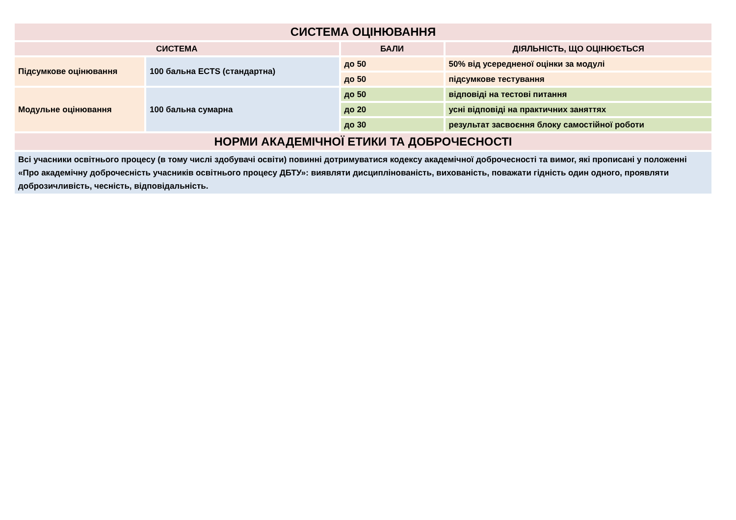| СИСТЕМА ОЦІНЮВАННЯ | | | |
| --- | --- | --- | --- |
| СИСТЕМА | | БАЛИ | ДІЯЛЬНІСТЬ, ЩО ОЦІНЮЄТЬСЯ |
| Підсумкове оцінювання | 100 бальна ECTS (стандартна) | до 50 | 50% від усередненої оцінки за модулі |
| | | до 50 | підсумкове тестування |
| Модульне оцінювання | 100 бальна сумарна | до 50 | відповіді на тестові питання |
| | | до 20 | усні відповіді на практичних заняттях |
| | | до 30 | результат засвоєння блоку самостійної роботи |
| НОРМИ АКАДЕМІЧНОЇ ЕТИКИ ТА ДОБРОЧЕСНОСТІ | | | |
| Всі учасники освітнього процесу (в тому числі здобувачі освіти) повинні дотримуватися кодексу академічної доброчесності та вимог, які прописані у положенні «Про академічну доброчесність учасників освітнього процесу ДБТУ»: виявляти дисциплінованість, вихованість, поважати гідність один одного, проявляти доброзичливість, чесність, відповідальність. | | | |